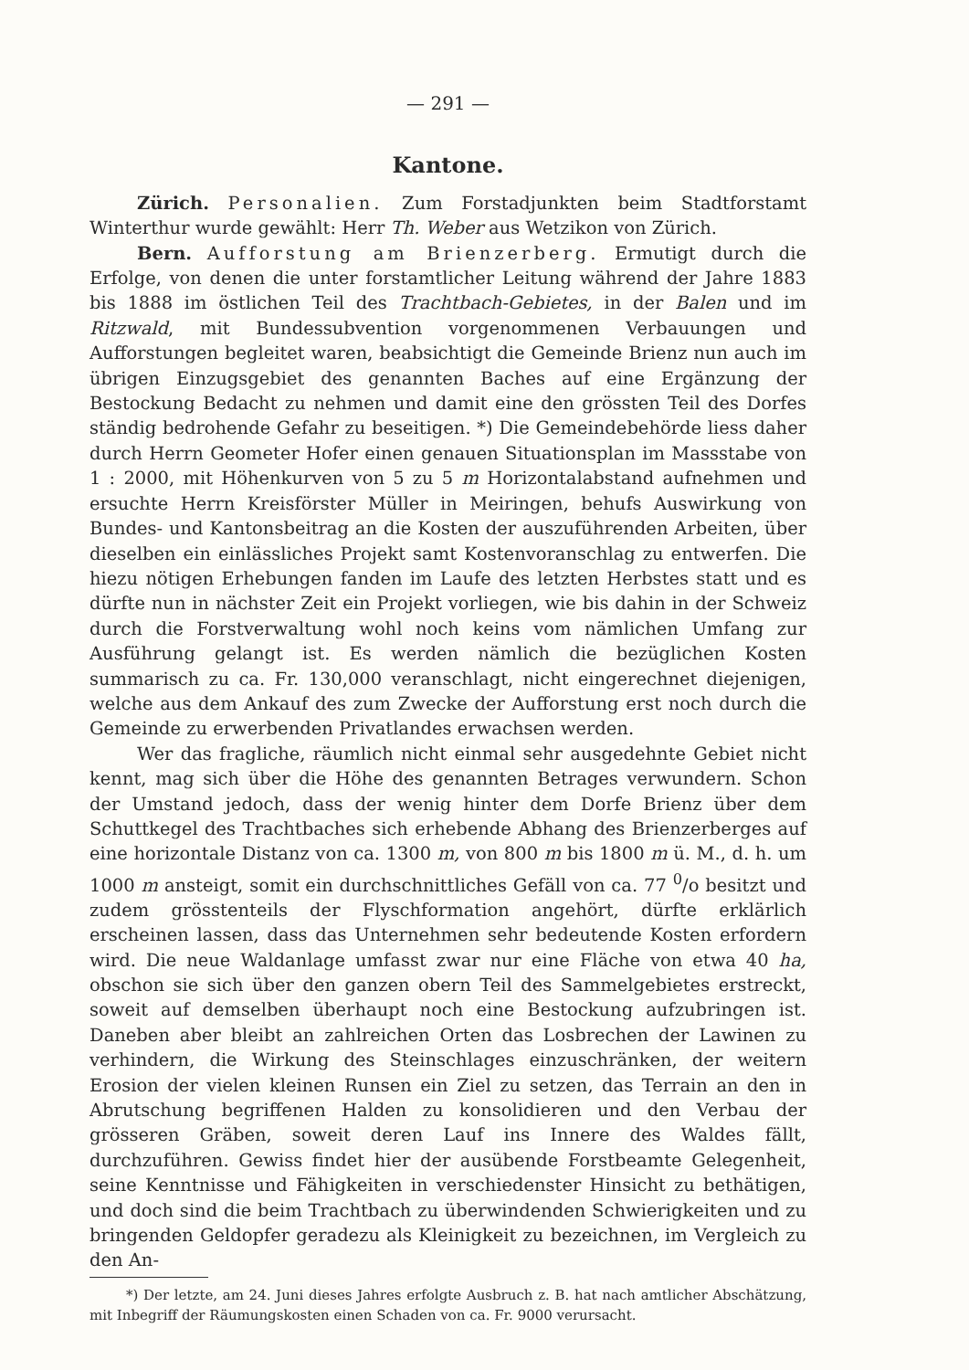— 291 —
Kantone.
Zürich. Personalien. Zum Forstadjunkten beim Stadtforstamt Winterthur wurde gewählt: Herr Th. Weber aus Wetzikon von Zürich.
Bern. Aufforstung am Brienzerberg. Ermutigt durch die Erfolge, von denen die unter forstamtlicher Leitung während der Jahre 1883 bis 1888 im östlichen Teil des Trachtbach-Gebietes, in der Balen und im Ritzwald, mit Bundessubvention vorgenommenen Verbauungen und Aufforstungen begleitet waren, beabsichtigt die Gemeinde Brienz nun auch im übrigen Einzugsgebiet des genannten Baches auf eine Ergänzung der Bestockung Bedacht zu nehmen und damit eine den grössten Teil des Dorfes ständig bedrohende Gefahr zu beseitigen. *) Die Gemeindebehörde liess daher durch Herrn Geometer Hofer einen genauen Situationsplan im Massstabe von 1 : 2000, mit Höhenkurven von 5 zu 5 m Horizontalabstand aufnehmen und ersuchte Herrn Kreisförster Müller in Meiringen, behufs Auswirkung von Bundes- und Kantonsbeitrag an die Kosten der auszuführenden Arbeiten, über dieselben ein einlässliches Projekt samt Kostenvoranschlag zu entwerfen. Die hiezu nötigen Erhebungen fanden im Laufe des letzten Herbstes statt und es dürfte nun in nächster Zeit ein Projekt vorliegen, wie bis dahin in der Schweiz durch die Forstverwaltung wohl noch keins vom nämlichen Umfang zur Ausführung gelangt ist. Es werden nämlich die bezüglichen Kosten summarisch zu ca. Fr. 130,000 veranschlagt, nicht eingerechnet diejenigen, welche aus dem Ankauf des zum Zwecke der Aufforstung erst noch durch die Gemeinde zu erwerbenden Privatlandes erwachsen werden.
Wer das fragliche, räumlich nicht einmal sehr ausgedehnte Gebiet nicht kennt, mag sich über die Höhe des genannten Betrages verwundern. Schon der Umstand jedoch, dass der wenig hinter dem Dorfe Brienz über dem Schuttkegel des Trachtbaches sich erhebende Abhang des Brienzerberges auf eine horizontale Distanz von ca. 1300 m, von 800 m bis 1800 m ü. M., d. h. um 1000 m ansteigt, somit ein durchschnittliches Gefäll von ca. 77 <sup>0</sup>/o besitzt und zudem grösstenteils der Flyschformation angehört, dürfte erklärlich erscheinen lassen, dass das Unternehmen sehr bedeutende Kosten erfordern wird. Die neue Waldanlage umfasst zwar nur eine Fläche von etwa 40 ha, obschon sie sich über den ganzen obern Teil des Sammelgebietes erstreckt, soweit auf demselben überhaupt noch eine Bestockung aufzubringen ist. Daneben aber bleibt an zahlreichen Orten das Losbrechen der Lawinen zu verhindern, die Wirkung des Steinschlages einzuschränken, der weitern Erosion der vielen kleinen Runsen ein Ziel zu setzen, das Terrain an den in Abrutschung begriffenen Halden zu konsolidieren und den Verbau der grösseren Gräben, soweit deren Lauf ins Innere des Waldes fällt, durchzuführen. Gewiss findet hier der ausübende Forstbeamte Gelegenheit, seine Kenntnisse und Fähigkeiten in verschiedenster Hinsicht zu bethätigen, und doch sind die beim Trachtbach zu überwindenden Schwierigkeiten und zu bringenden Geldopfer geradezu als Kleinigkeit zu bezeichnen, im Vergleich zu den An-
*) Der letzte, am 24. Juni dieses Jahres erfolgte Ausbruch z. B. hat nach amtlicher Abschätzung, mit Inbegriff der Räumungskosten einen Schaden von ca. Fr. 9000 verursacht.